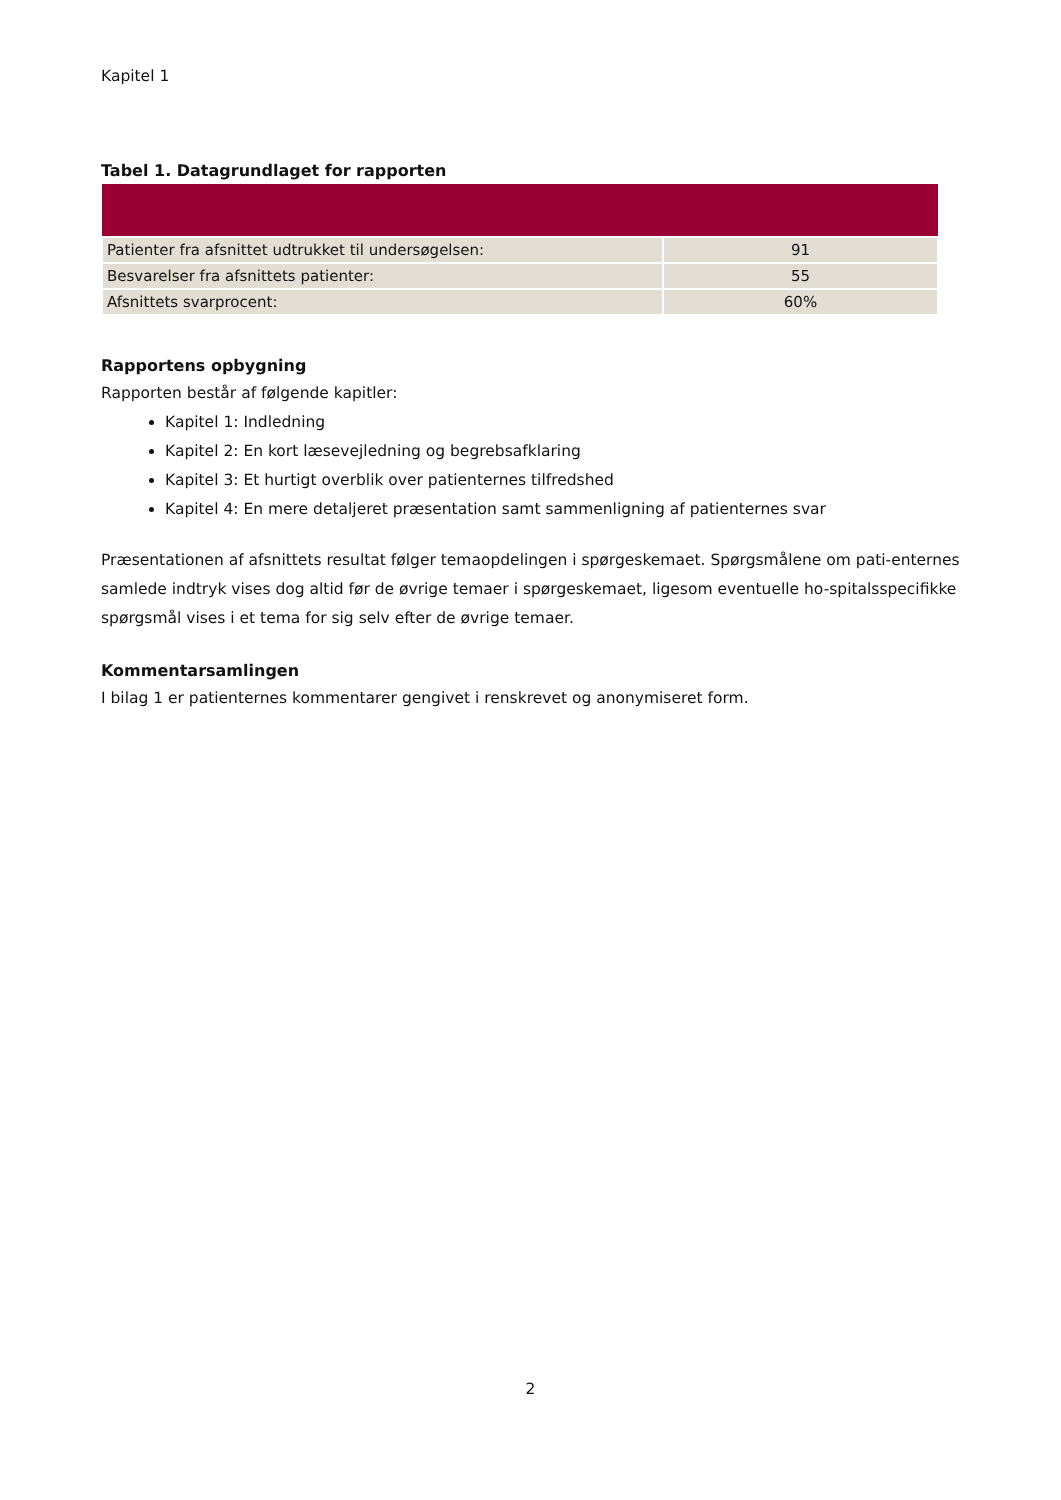Kapitel 1
Tabel 1. Datagrundlaget for rapporten
| Patienter fra afsnittet udtrukket til undersøgelsen: | 91 |
| Besvarelser fra afsnittets patienter: | 55 |
| Afsnittets svarprocent: | 60% |
Rapportens opbygning
Rapporten består af følgende kapitler:
Kapitel 1: Indledning
Kapitel 2: En kort læsevejledning og begrebsafklaring
Kapitel 3: Et hurtigt overblik over patienternes tilfredshed
Kapitel 4: En mere detaljeret præsentation samt sammenligning af patienternes svar
Præsentationen af afsnittets resultat følger temaopdelingen i spørgeskemaet. Spørgsmålene om pati-enternes samlede indtryk vises dog altid før de øvrige temaer i spørgeskemaet, ligesom eventuelle ho-spitalsspecifikke spørgsmål vises i et tema for sig selv efter de øvrige temaer.
Kommentarsamlingen
I bilag 1 er patienternes kommentarer gengivet i renskrevet og anonymiseret form.
2